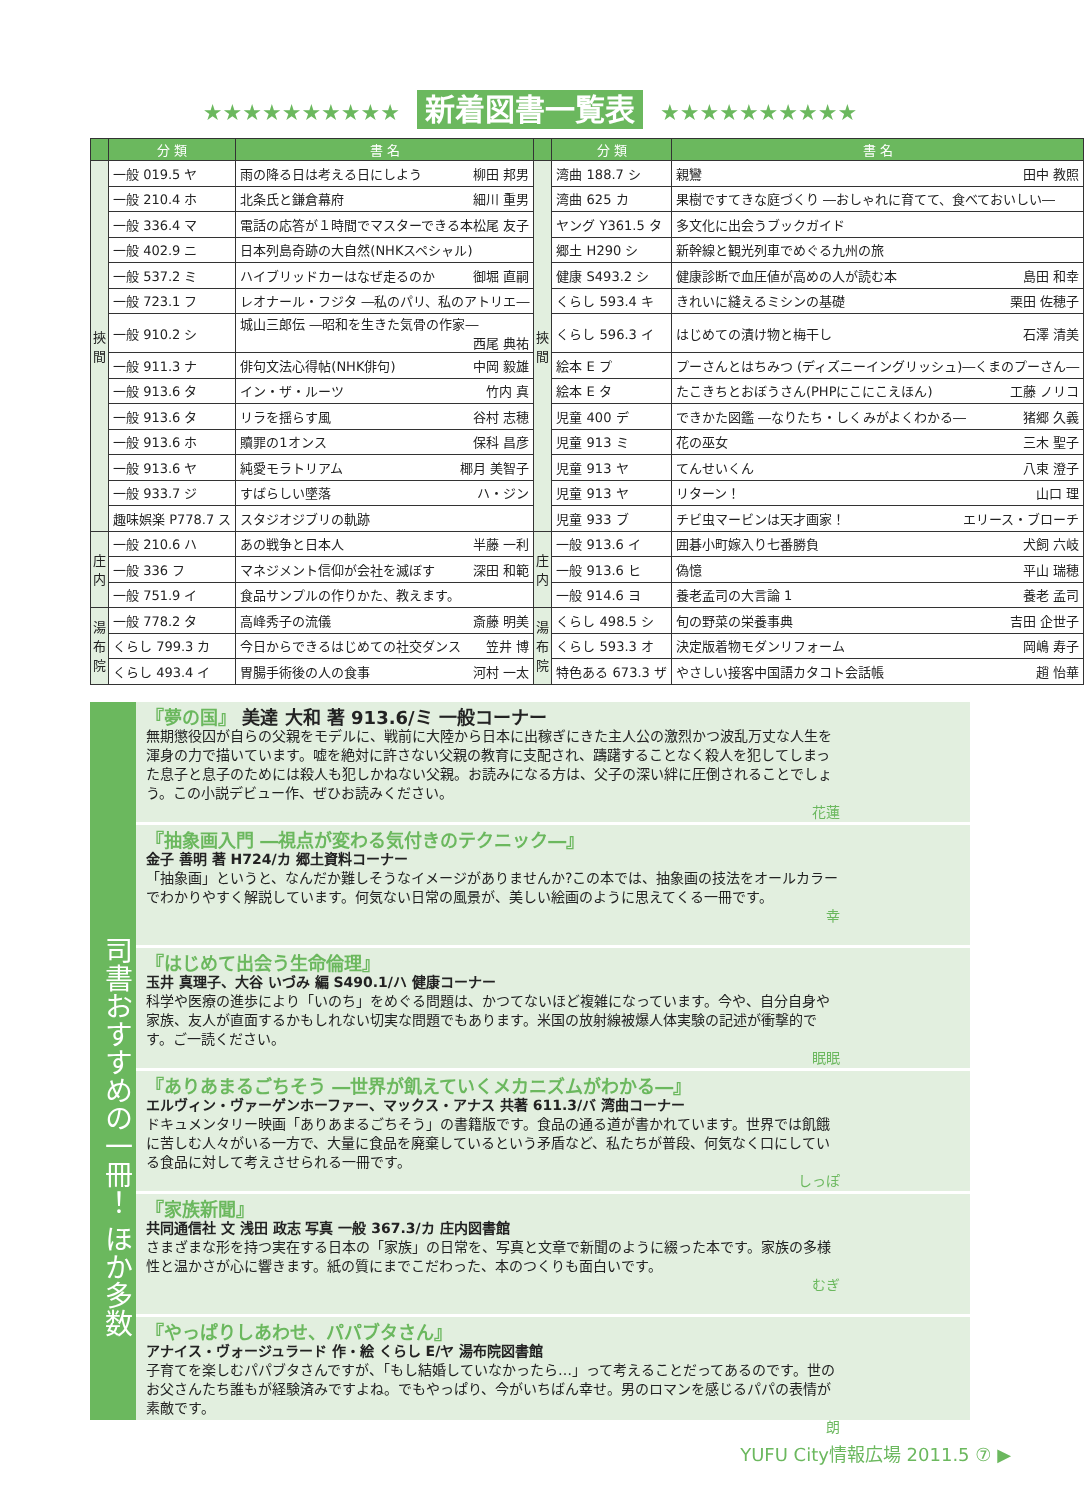★★★★★★★★★★ 新着図書一覧表 ★★★★★★★★★★
| | 分 類 | 書 名 | | 分 類 | 書 名 |
| --- | --- | --- | --- | --- | --- |
| 挾間 | 一般 019.5 ヤ | 雨の降る日は考える日にしよう 柳田 邦男 | 挾間 | 湾曲 188.7 シ | 親鸞 田中 教照 |
| | 一般 210.4 ホ | 北条氏と鎌倉幕府 細川 重男 | | 湾曲 625 カ | 果樹ですてきな庭づくり ―おしゃれに育てて、食べておいしい― |
| | 一般 336.4 マ | 電話の応答が１時間でマスターできる本 松尾 友子 | | ヤング Y361.5 タ | 多文化に出会うブックガイド |
| | 一般 402.9 ニ | 日本列島奇跡の大自然(NHKスペシャル) | | 郷土 H290 シ | 新幹線と観光列車でめぐる九州の旅 |
| | 一般 537.2 ミ | ハイブリッドカーはなぜ走るのか 御堀 直嗣 | | 健康 S493.2 シ | 健康診断で血圧値が高めの人が読む本 島田 和幸 |
| | 一般 723.1 フ | レオナール・フジタ ―私のパリ、私のアトリエ― | | くらし 593.4 キ | きれいに縫えるミシンの基礎 栗田 佐穂子 |
| | 一般 910.2 シ | 城山三郎伝 ―昭和を生きた気骨の作家― 西尾 典祐 | | くらし 596.3 イ | はじめての漬け物と梅干し 石澤 清美 |
| | 一般 911.3 ナ | 俳句文法心得帖(NHK俳句) 中岡 毅雄 | | 絵本 E プ | プーさんとはちみつ (ディズニーイングリッシュ)―くまのプーさん― |
| | 一般 913.6 タ | イン・ザ・ルーツ 竹内 真 | | 絵本 E タ | たこきちとおぼうさん(PHPにこにこえほん) 工藤 ノリコ |
| | 一般 913.6 タ | リラを揺らす風 谷村 志穂 | | 児童 400 デ | できかた図鑑 ―なりたち・しくみがよくわかる― 猪郷 久義 |
| | 一般 913.6 ホ | 贖罪の1オンス 保科 昌彦 | | 児童 913 ミ | 花の巫女 三木 聖子 |
| | 一般 913.6 ヤ | 純愛モラトリアム 椰月 美智子 | | 児童 913 ヤ | てんせいくん 八束 澄子 |
| | 一般 933.7 ジ | すばらしい墜落 ハ・ジン | | 児童 913 ヤ | リターン！ 山口 理 |
| | 趣味娯楽 P778.7 ス | スタジオジブリの軌跡 | | 児童 933 ブ | チビ虫マービンは天才画家！ エリース・ブローチ |
| 庄内 | 一般 210.6 ハ | あの戦争と日本人 半藤 一利 | 庄内 | 一般 913.6 イ | 囲碁小町嫁入り七番勝負 犬飼 六岐 |
| | 一般 336 フ | マネジメント信仰が会社を滅ぼす 深田 和範 | | 一般 913.6 ヒ | 偽憶 平山 瑞穂 |
| | 一般 751.9 イ | 食品サンプルの作りかた、教えます。 | | 一般 914.6 ヨ | 養老孟司の大言論 1 養老 孟司 |
| 湯布院 | 一般 778.2 タ | 高峰秀子の流儀 斎藤 明美 | 湯布院 | くらし 498.5 シ | 旬の野菜の栄養事典 吉田 企世子 |
| | くらし 799.3 カ | 今日からできるはじめての社交ダンス 笠井 博 | | くらし 593.3 オ | 決定版着物モダンリフォーム 岡嶋 寿子 |
| | くらし 493.4 イ | 胃腸手術後の人の食事 河村 一太 | | 特色ある 673.3 ザ | やさしい接客中国語カタコト会話帳 趙 怡華 |
司書おすすめの一冊！ ほか多数
『夢の国』 美達 大和 著 913.6/ミ 一般コーナー
無期懲役囚が自らの父親をモデルに、戦前に大陸から日本に出稼ぎにきた主人公の激烈かつ波乱万丈な人生を渾身の力で描いています。嘘を絶対に許さない父親の教育に支配され、躊躇することなく殺人を犯してしまった息子と息子のためには殺人も犯しかねない父親。お読みになる方は、父子の深い絆に圧倒されることでしょう。この小説デビュー作、ぜひお読みください。
花蓮
『抽象画入門 ―視点が変わる気付きのテクニック―』
金子 善明 著 H724/カ 郷土資料コーナー
「抽象画」というと、なんだか難しそうなイメージがありませんか?この本では、抽象画の技法をオールカラーでわかりやすく解説しています。何気ない日常の風景が、美しい絵画のように思えてくる一冊です。
幸
『はじめて出会う生命倫理』
玉井 真理子、大谷 いづみ 編 S490.1/ハ 健康コーナー
科学や医療の進歩により「いのち」をめぐる問題は、かつてないほど複雑になっています。今や、自分自身や家族、友人が直面するかもしれない切実な問題でもあります。米国の放射線被爆人体実験の記述が衝撃的です。ご一読ください。
眠眠
『ありあまるごちそう ―世界が飢えていくメカニズムがわかる―』
エルヴィン・ヴァーゲンホーファー、マックス・アナス 共著 611.3/バ 湾曲コーナー
ドキュメンタリー映画「ありあまるごちそう」の書籍版です。食品の通る道が書かれています。世界では飢餓に苦しむ人々がいる一方で、大量に食品を廃棄しているという矛盾など、私たちが普段、何気なく口にしている食品に対して考えさせられる一冊です。
しっぽ
『家族新聞』
共同通信社 文 浅田 政志 写真 一般 367.3/カ 庄内図書館
さまざまな形を持つ実在する日本の「家族」の日常を、写真と文章で新聞のように綴った本です。家族の多様性と温かさが心に響きます。紙の質にまでこだわった、本のつくりも面白いです。
むぎ
『やっぱりしあわせ、パパブタさん』
アナイス・ヴォージュラード 作・絵 くらし E/ヤ 湯布院図書館
子育てを楽しむパパブタさんですが、「もし結婚していなかったら…」って考えることだってあるのです。世のお父さんたち誰もが経験済みですよね。でもやっぱり、今がいちばん幸せ。男のロマンを感じるパパの表情が素敵です。
朗
YUFU City情報広場 2011.5 ⑦ ▶